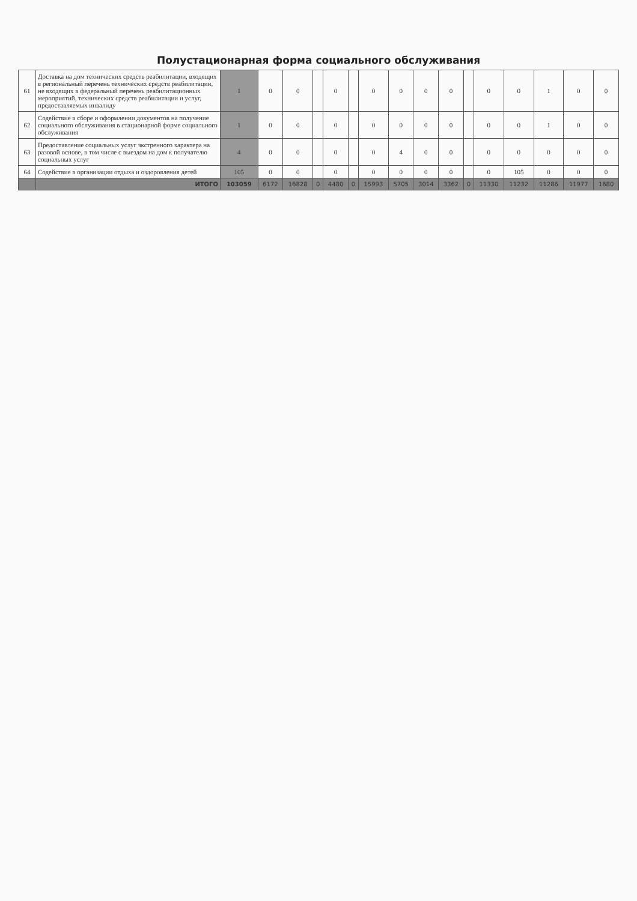Полустационарная форма социального обслуживания
| 61 | Доставка на дом технических средств реабилитации, входящих в региональный перечень технических средств реабилитации, не входящих в федеральный перечень реабилитационных мероприятий, технических средств реабилитации и услуг, предоставляемых инвалиду | 1 | 0 | 0 | | 0 | | 0 | 0 | 0 | 0 | | 0 | 0 | 1 | 0 | 0 |
| 62 | Содействие в сборе и оформлении документов на получение социального обслуживания в стационарной форме социального обслуживания | 1 | 0 | 0 | | 0 | | 0 | 0 | 0 | 0 | | 0 | 0 | 1 | 0 | 0 |
| 63 | Предоставление социальных услуг экстренного характера на разовой основе, в том числе с выездом на дом к получателю социальных услуг | 4 | 0 | 0 | | 0 | | 0 | 4 | 0 | 0 | | 0 | 0 | 0 | 0 | 0 |
| 64 | Содействие в организации отдыха и оздоровления детей | 105 | 0 | 0 | | 0 | | 0 | 0 | 0 | 0 | | 0 | 105 | 0 | 0 | 0 |
| | ИТОГО | 103059 | 6172 | 16828 | 0 | 4480 | 0 | 15993 | 5705 | 3014 | 3362 | 0 | 11330 | 11232 | 11286 | 11977 | 1680 |